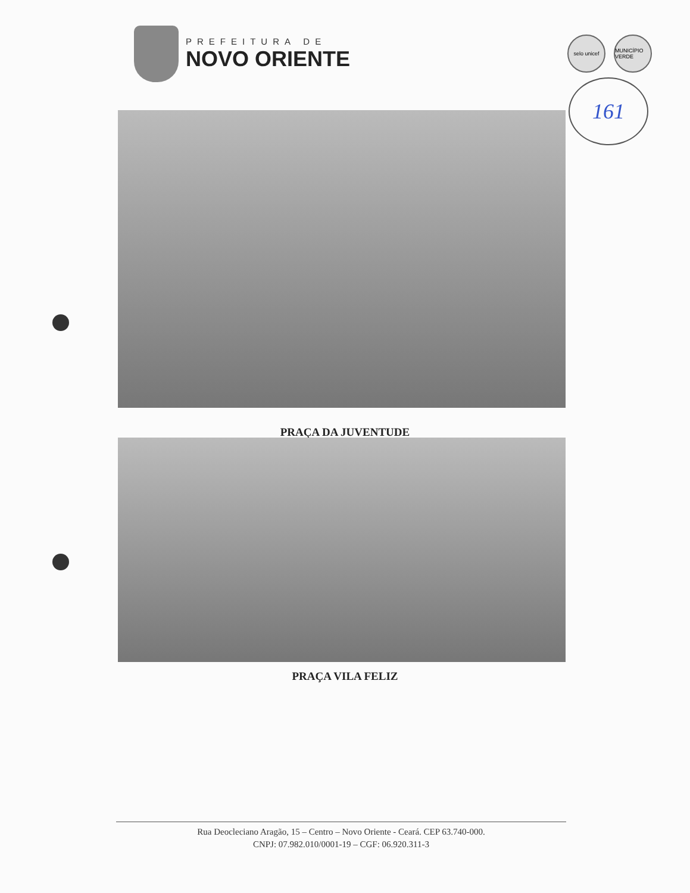PREFEITURA DE
NOVO ORIENTE
selo unicef MUNICÍPIO VERDE
161
PRAÇA DA JUVENTUDE
PRAÇA VILA FELIZ
Rua Deocleciano Aragão, 15 – Centro – Novo Oriente - Ceará. CEP 63.740-000.
CNPJ: 07.982.010/0001-19 – CGF: 06.920.311-3